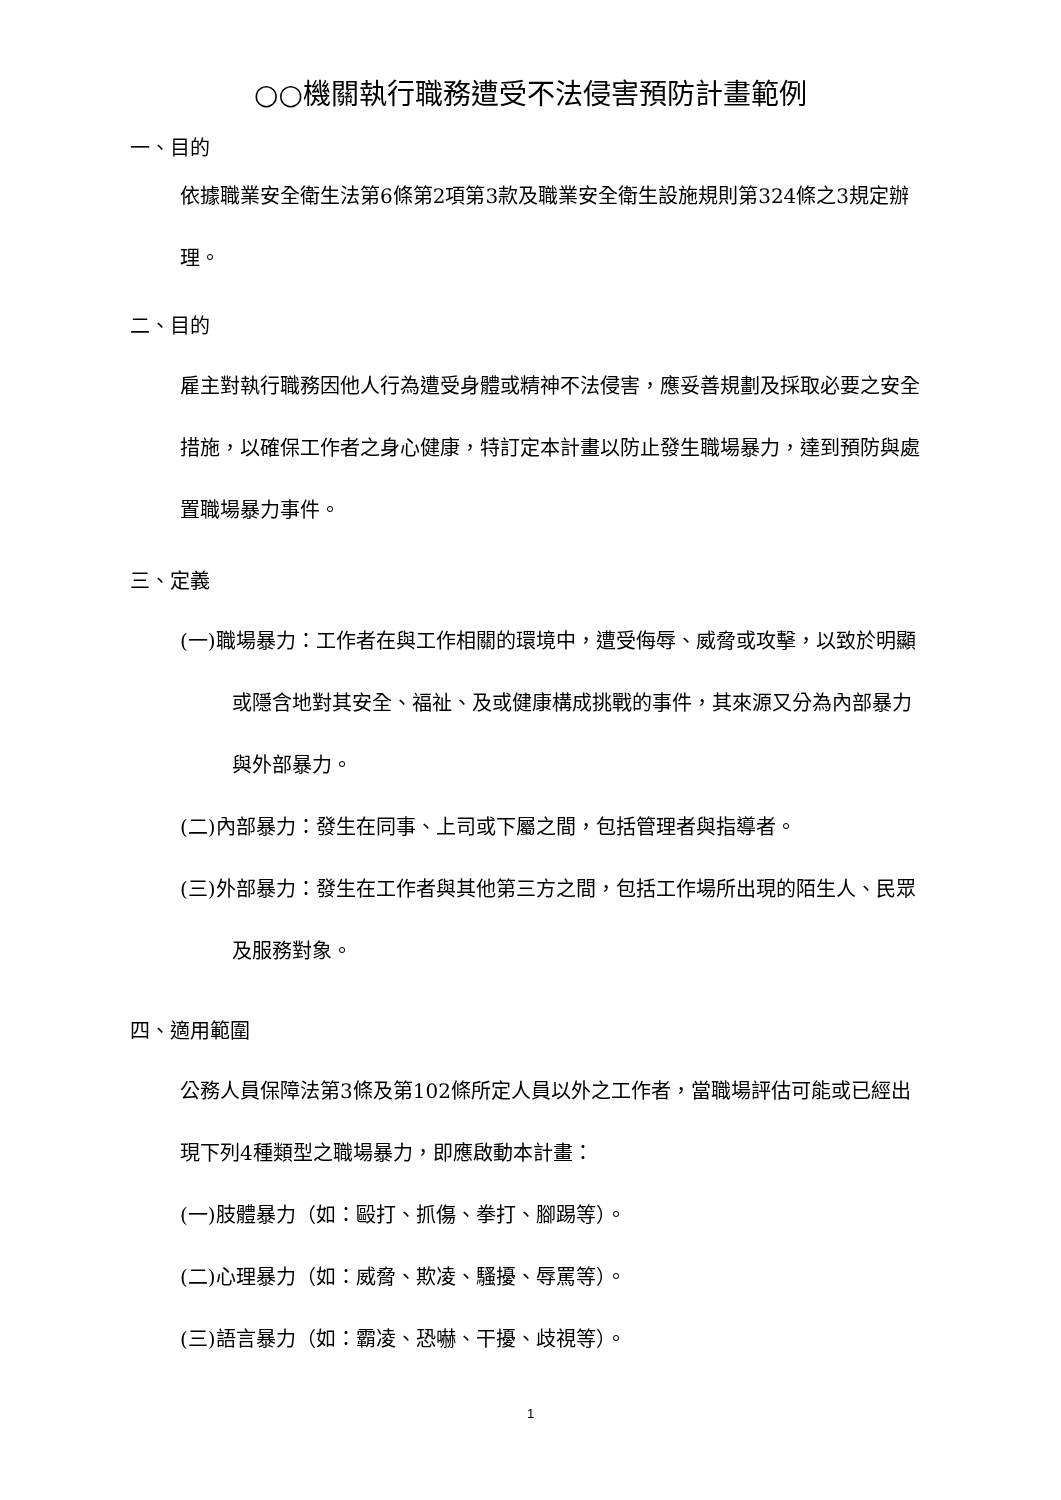○○機關執行職務遭受不法侵害預防計畫範例
一、目的
依據職業安全衛生法第6條第2項第3款及職業安全衛生設施規則第324條之3規定辦理。
二、目的
雇主對執行職務因他人行為遭受身體或精神不法侵害，應妥善規劃及採取必要之安全措施，以確保工作者之身心健康，特訂定本計畫以防止發生職場暴力，達到預防與處置職場暴力事件。
三、定義
(一)職場暴力：工作者在與工作相關的環境中，遭受侮辱、威脅或攻擊，以致於明顯或隱含地對其安全、福祉、及或健康構成挑戰的事件，其來源又分為內部暴力與外部暴力。
(二)內部暴力：發生在同事、上司或下屬之間，包括管理者與指導者。
(三)外部暴力：發生在工作者與其他第三方之間，包括工作場所出現的陌生人、民眾及服務對象。
四、適用範圍
公務人員保障法第3條及第102條所定人員以外之工作者，當職場評估可能或已經出現下列4種類型之職場暴力，即應啟動本計畫：
(一)肢體暴力（如：毆打、抓傷、拳打、腳踢等）。
(二)心理暴力（如：威脅、欺凌、騷擾、辱罵等）。
(三)語言暴力（如：霸凌、恐嚇、干擾、歧視等）。
1